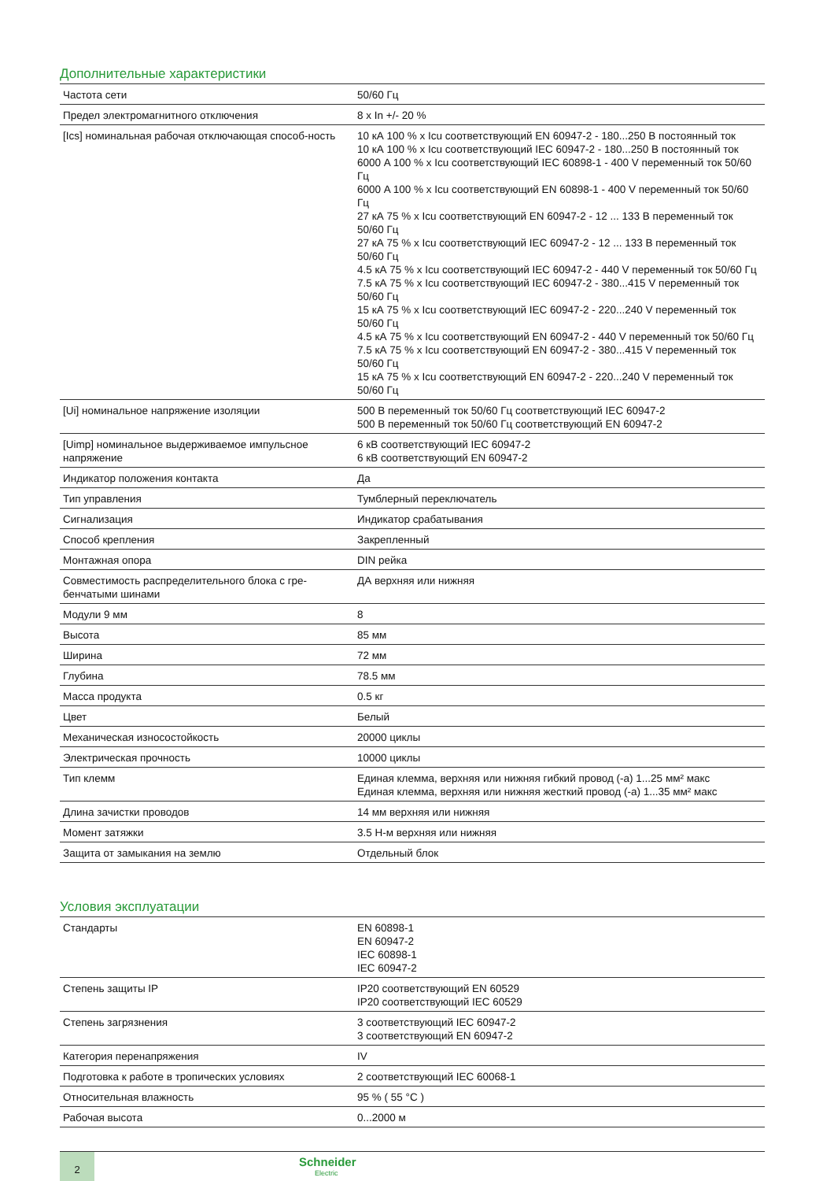Дополнительные характеристики
| Частота сети | 50/60 Гц |
| Предел электромагнитного отключения | 8 x In +/- 20 % |
| [Ics] номинальная рабочая отключающая способ-ность | 10 кА 100 % x Icu соответствующий EN 60947-2 - 180...250 В постоянный ток 10 кА 100 % x Icu соответствующий IEC 60947-2 - 180...250 В постоянный ток 6000 A 100 % x Icu соответствующий IEC 60898-1 - 400 V переменный ток 50/60 Гц 6000 A 100 % x Icu соответствующий EN 60898-1 - 400 V переменный ток 50/60 Гц 27 кА 75 % x Icu соответствующий EN 60947-2 - 12 ... 133 В переменный ток 50/60 Гц 27 кА 75 % x Icu соответствующий IEC 60947-2 - 12 ... 133 В переменный ток 50/60 Гц 4.5 кА 75 % x Icu соответствующий IEC 60947-2 - 440 V переменный ток 50/60 Гц 7.5 кА 75 % x Icu соответствующий IEC 60947-2 - 380...415 V переменный ток 50/60 Гц 15 кА 75 % x Icu соответствующий IEC 60947-2 - 220...240 V переменный ток 50/60 Гц 4.5 кА 75 % x Icu соответствующий EN 60947-2 - 440 V переменный ток 50/60 Гц 7.5 кА 75 % x Icu соответствующий EN 60947-2 - 380...415 V переменный ток 50/60 Гц 15 кА 75 % x Icu соответствующий EN 60947-2 - 220...240 V переменный ток 50/60 Гц |
| [Ui] номинальное напряжение изоляции | 500 В переменный ток 50/60 Гц соответствующий IEC 60947-2 500 В переменный ток 50/60 Гц соответствующий EN 60947-2 |
| [Uimp] номинальное выдерживаемое импульсное напряжение | 6 кВ соответствующий IEC 60947-2 6 кВ соответствующий EN 60947-2 |
| Индикатор положения контакта | Да |
| Тип управления | Тумблерный переключатель |
| Сигнализация | Индикатор срабатывания |
| Способ крепления | Закрепленный |
| Монтажная опора | DIN рейка |
| Совместимость распределительного блока с гре-бенчатыми шинами | ДА верхняя или нижняя |
| Модули 9 мм | 8 |
| Высота | 85 мм |
| Ширина | 72 мм |
| Глубина | 78.5 мм |
| Масса продукта | 0.5 кг |
| Цвет | Белый |
| Механическая износостойкость | 20000 циклы |
| Электрическая прочность | 10000 циклы |
| Тип клемм | Единая клемма, верхняя или нижняя гибкий провод (-а) 1...25 мм² макс Единая клемма, верхняя или нижняя жесткий провод (-а) 1...35 мм² макс |
| Длина зачистки проводов | 14 мм верхняя или нижняя |
| Момент затяжки | 3.5 Н-м верхняя или нижняя |
| Защита от замыкания на землю | Отдельный блок |
Условия эксплуатации
| Стандарты | EN 60898-1 EN 60947-2 IEC 60898-1 IEC 60947-2 |
| Степень защиты IP | IP20 соответствующий EN 60529 IP20 соответствующий IEC 60529 |
| Степень загрязнения | 3 соответствующий IEC 60947-2 3 соответствующий EN 60947-2 |
| Категория перенапряжения | IV |
| Подготовка к работе в тропических условиях | 2 соответствующий IEC 60068-1 |
| Относительная влажность | 95 % ( 55 °C ) |
| Рабочая высота | 0...2000 м |
2
Schneider
Electric